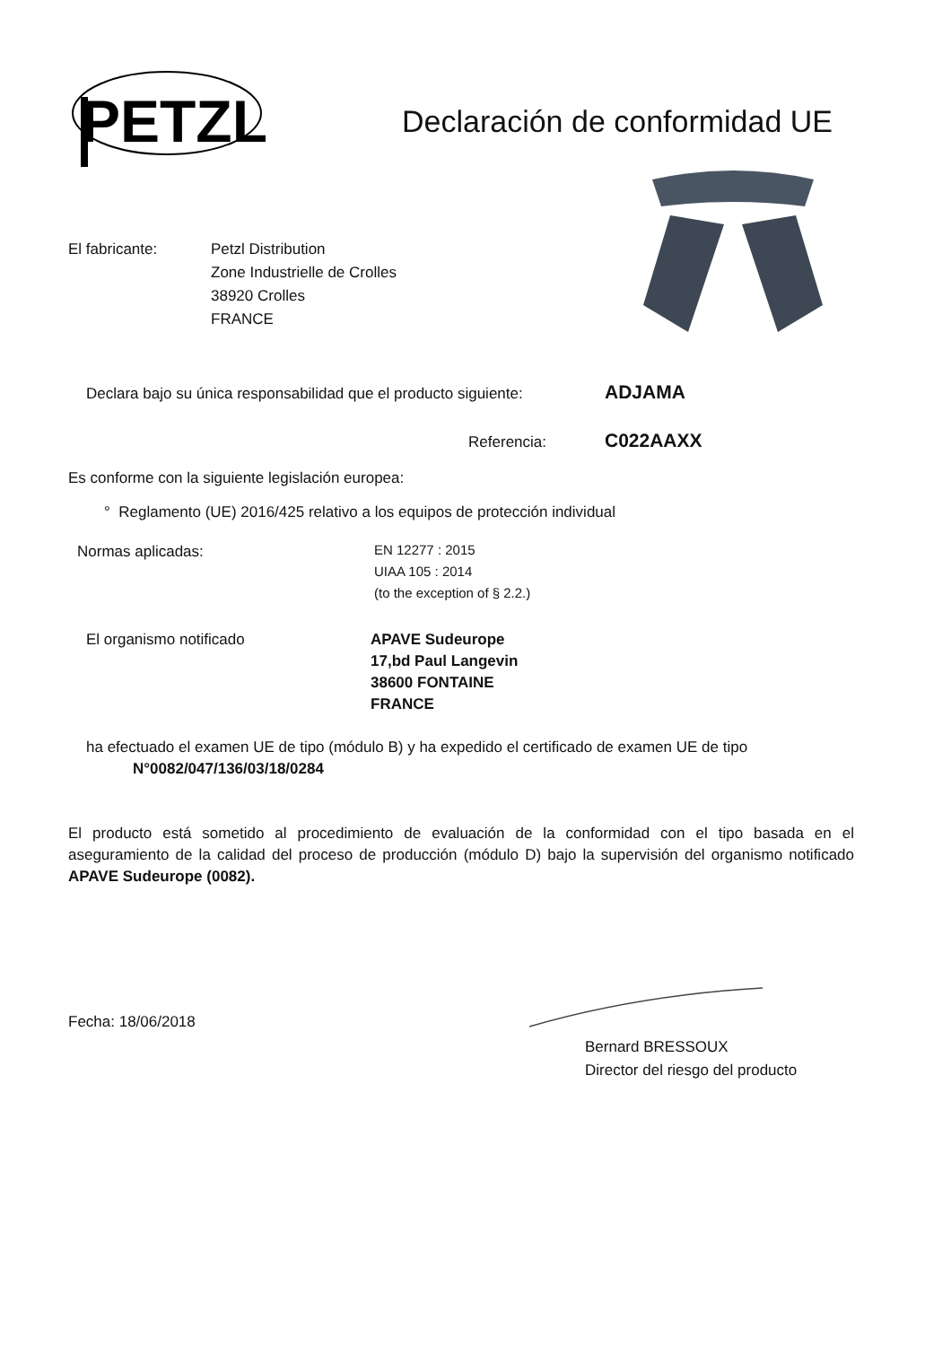PETZL
Declaración de conformidad UE
El fabricante: Petzl Distribution
Zone Industrielle de Crolles
38920 Crolles
FRANCE
Declara bajo su única responsabilidad que el producto siguiente:
ADJAMA
Referencia:
C022AAXX
Es conforme con la siguiente legislación europea:
° Reglamento (UE) 2016/425 relativo a los equipos de protección individual
Normas aplicadas:
EN 12277 : 2015
UIAA 105 : 2014
(to the exception of § 2.2.)
El organismo notificado APAVE Sudeurope
17,bd Paul Langevin
38600 FONTAINE
FRANCE
ha efectuado el examen UE de tipo (módulo B) y ha expedido el certificado de examen UE de tipo
N°0082/047/136/03/18/0284
El producto está sometido al procedimiento de evaluación de la conformidad con el tipo basada en el aseguramiento de la calidad del proceso de producción (módulo D) bajo la supervisión del organismo notificado APAVE Sudeurope (0082).
Fecha: 18/06/2018
Bernard BRESSOUX
Director del riesgo del producto